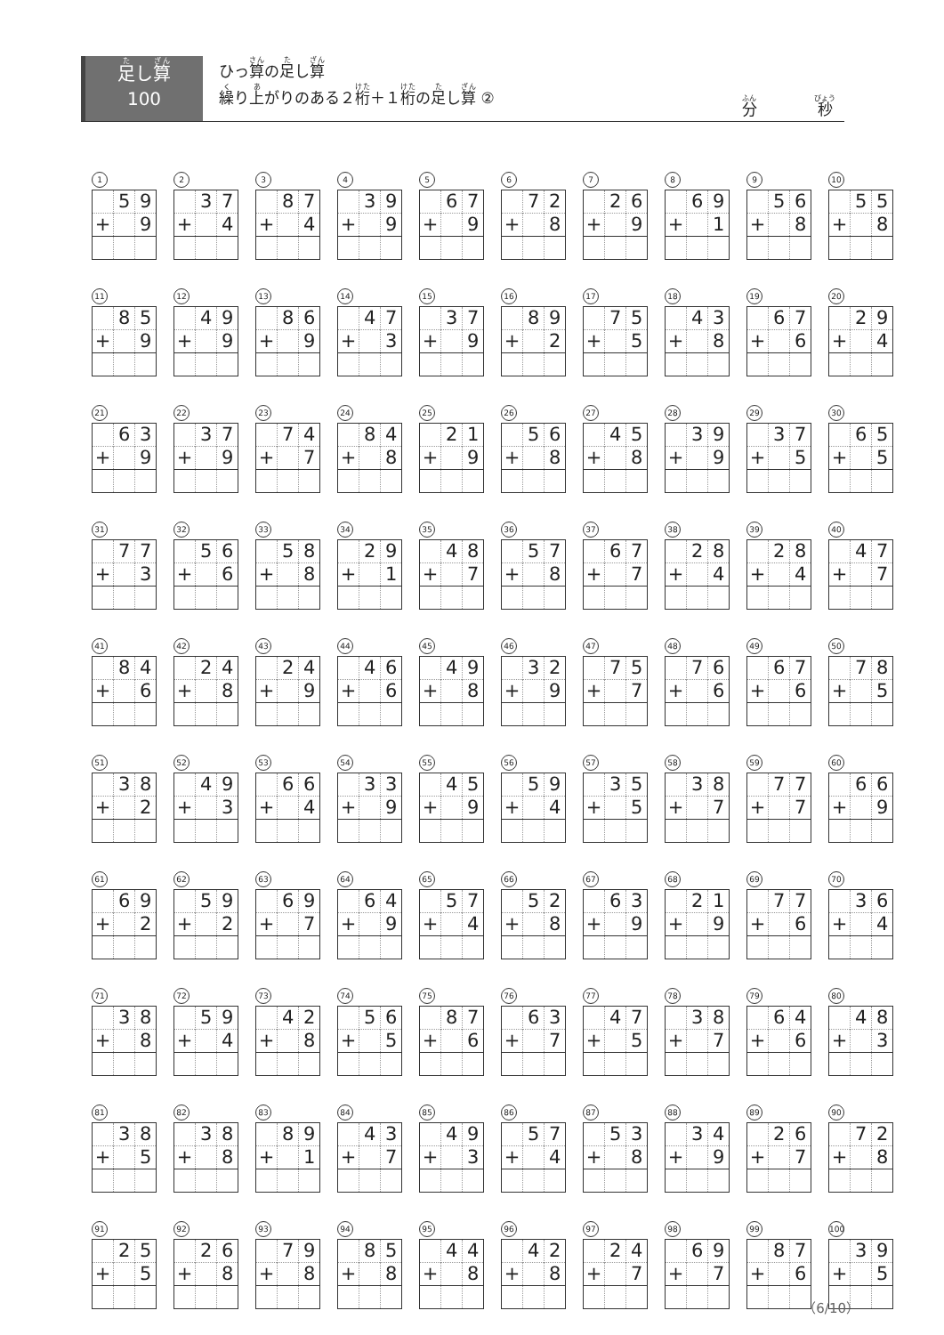足し算
100
ひっ算の足し算
繰り上がりのある２桁＋１桁の足し算 ②
分　　　　秒
1
| | 5 | 9 |
| + | | 9 |
2
| | 3 | 7 |
| + | | 4 |
3
| | 8 | 7 |
| + | | 4 |
4
| | 3 | 9 |
| + | | 9 |
5
| | 6 | 7 |
| + | | 9 |
6
| | 7 | 2 |
| + | | 8 |
7
| | 2 | 6 |
| + | | 9 |
8
| | 6 | 9 |
| + | | 1 |
9
| | 5 | 6 |
| + | | 8 |
10
| | 5 | 5 |
| + | | 8 |
11
| | 8 | 5 |
| + | | 9 |
12
| | 4 | 9 |
| + | | 9 |
13
| | 8 | 6 |
| + | | 9 |
14
| | 4 | 7 |
| + | | 3 |
15
| | 3 | 7 |
| + | | 9 |
16
| | 8 | 9 |
| + | | 2 |
17
| | 7 | 5 |
| + | | 5 |
18
| | 4 | 3 |
| + | | 8 |
19
| | 6 | 7 |
| + | | 6 |
20
| | 2 | 9 |
| + | | 4 |
21
| | 6 | 3 |
| + | | 9 |
22
| | 3 | 7 |
| + | | 9 |
23
| | 7 | 4 |
| + | | 7 |
24
| | 8 | 4 |
| + | | 8 |
25
| | 2 | 1 |
| + | | 9 |
26
| | 5 | 6 |
| + | | 8 |
27
| | 4 | 5 |
| + | | 8 |
28
| | 3 | 9 |
| + | | 9 |
29
| | 3 | 7 |
| + | | 5 |
30
| | 6 | 5 |
| + | | 5 |
31
| | 7 | 7 |
| + | | 3 |
32
| | 5 | 6 |
| + | | 6 |
33
| | 5 | 8 |
| + | | 8 |
34
| | 2 | 9 |
| + | | 1 |
35
| | 4 | 8 |
| + | | 7 |
36
| | 5 | 7 |
| + | | 8 |
37
| | 6 | 7 |
| + | | 7 |
38
| | 2 | 8 |
| + | | 4 |
39
| | 2 | 8 |
| + | | 4 |
40
| | 4 | 7 |
| + | | 7 |
41
| | 8 | 4 |
| + | | 6 |
42
| | 2 | 4 |
| + | | 8 |
43
| | 2 | 4 |
| + | | 9 |
44
| | 4 | 6 |
| + | | 6 |
45
| | 4 | 9 |
| + | | 8 |
46
| | 3 | 2 |
| + | | 9 |
47
| | 7 | 5 |
| + | | 7 |
48
| | 7 | 6 |
| + | | 6 |
49
| | 6 | 7 |
| + | | 6 |
50
| | 7 | 8 |
| + | | 5 |
51
| | 3 | 8 |
| + | | 2 |
52
| | 4 | 9 |
| + | | 3 |
53
| | 6 | 6 |
| + | | 4 |
54
| | 3 | 3 |
| + | | 9 |
55
| | 4 | 5 |
| + | | 9 |
56
| | 5 | 9 |
| + | | 4 |
57
| | 3 | 5 |
| + | | 5 |
58
| | 3 | 8 |
| + | | 7 |
59
| | 7 | 7 |
| + | | 7 |
60
| | 6 | 6 |
| + | | 9 |
61
| | 6 | 9 |
| + | | 2 |
62
| | 5 | 9 |
| + | | 2 |
63
| | 6 | 9 |
| + | | 7 |
64
| | 6 | 4 |
| + | | 9 |
65
| | 5 | 7 |
| + | | 4 |
66
| | 5 | 2 |
| + | | 8 |
67
| | 6 | 3 |
| + | | 9 |
68
| | 2 | 1 |
| + | | 9 |
69
| | 7 | 7 |
| + | | 6 |
70
| | 3 | 6 |
| + | | 4 |
71
| | 3 | 8 |
| + | | 8 |
72
| | 5 | 9 |
| + | | 4 |
73
| | 4 | 2 |
| + | | 8 |
74
| | 5 | 6 |
| + | | 5 |
75
| | 8 | 7 |
| + | | 6 |
76
| | 6 | 3 |
| + | | 7 |
77
| | 4 | 7 |
| + | | 5 |
78
| | 3 | 8 |
| + | | 7 |
79
| | 6 | 4 |
| + | | 6 |
80
| | 4 | 8 |
| + | | 3 |
81
| | 3 | 8 |
| + | | 5 |
82
| | 3 | 8 |
| + | | 8 |
83
| | 8 | 9 |
| + | | 1 |
84
| | 4 | 3 |
| + | | 7 |
85
| | 4 | 9 |
| + | | 3 |
86
| | 5 | 7 |
| + | | 4 |
87
| | 5 | 3 |
| + | | 8 |
88
| | 3 | 4 |
| + | | 9 |
89
| | 2 | 6 |
| + | | 7 |
90
| | 7 | 2 |
| + | | 8 |
91
| | 2 | 5 |
| + | | 5 |
92
| | 2 | 6 |
| + | | 8 |
93
| | 7 | 9 |
| + | | 8 |
94
| | 8 | 5 |
| + | | 8 |
95
| | 4 | 4 |
| + | | 8 |
96
| | 4 | 2 |
| + | | 8 |
97
| | 2 | 4 |
| + | | 7 |
98
| | 6 | 9 |
| + | | 7 |
99
| | 8 | 7 |
| + | | 6 |
100
| | 3 | 9 |
| + | | 5 |
（6/10）